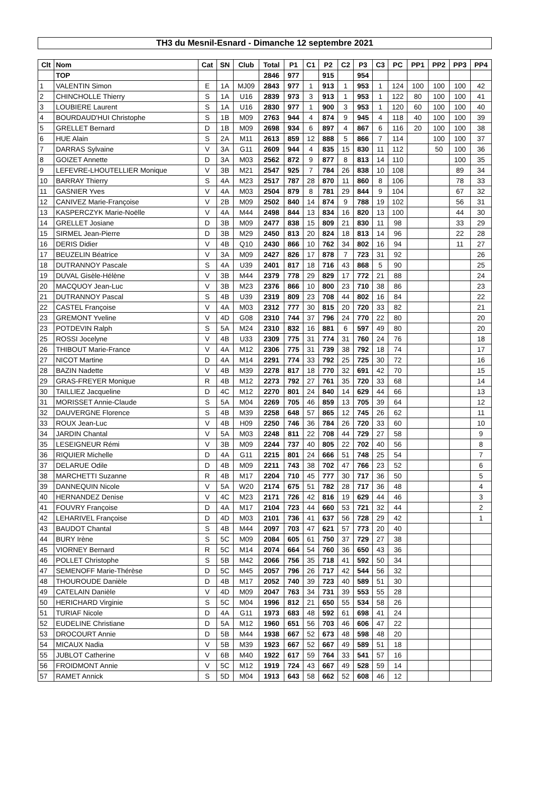TH3 du Mesnil-Esnard - Dimanche 12 septembre 2021
| Clt | Nom | Cat | SN | Club | Total | P1 | C1 | P2 | C2 | P3 | C3 | PC | PP1 | PP2 | PP3 | PP4 |
| --- | --- | --- | --- | --- | --- | --- | --- | --- | --- | --- | --- | --- | --- | --- | --- | --- |
| | TOP | | | | 2846 | 977 | | 915 | | 954 | | | | | | |
| 1 | VALENTIN Simon | E | 1A | MJ09 | 2843 | 977 | 1 | 913 | 1 | 953 | 1 | 124 | 100 | 100 | 100 | 42 |
| 2 | CHINCHOLLE Thierry | S | 1A | U16 | 2839 | 973 | 3 | 913 | 1 | 953 | 1 | 122 | 80 | 100 | 100 | 41 |
| 3 | LOUBIERE Laurent | S | 1A | U16 | 2830 | 977 | 1 | 900 | 3 | 953 | 1 | 120 | 60 | 100 | 100 | 40 |
| 4 | BOURDAUD'HUI Christophe | S | 1B | M09 | 2763 | 944 | 4 | 874 | 9 | 945 | 4 | 118 | 40 | 100 | 100 | 39 |
| 5 | GRELLET Bernard | D | 1B | M09 | 2698 | 934 | 6 | 897 | 4 | 867 | 6 | 116 | 20 | 100 | 100 | 38 |
| 6 | HUE Alain | S | 2A | M11 | 2613 | 859 | 12 | 888 | 5 | 866 | 7 | 114 | | 100 | 100 | 37 |
| 7 | DARRAS Sylvaine | V | 3A | G11 | 2609 | 944 | 4 | 835 | 15 | 830 | 11 | 112 | | 50 | 100 | 36 |
| 8 | GOIZET Annette | D | 3A | M03 | 2562 | 872 | 9 | 877 | 8 | 813 | 14 | 110 | | | 100 | 35 |
| 9 | LEFEVRE-LHOUTELLIER Monique | V | 3B | M21 | 2547 | 925 | 7 | 784 | 26 | 838 | 10 | 108 | | | 89 | 34 |
| 10 | BARRAY Thierry | S | 4A | M23 | 2517 | 787 | 28 | 870 | 11 | 860 | 8 | 106 | | | 78 | 33 |
| 11 | GASNIER Yves | V | 4A | M03 | 2504 | 879 | 8 | 781 | 29 | 844 | 9 | 104 | | | 67 | 32 |
| 12 | CANIVEZ Marie-Françoise | V | 2B | M09 | 2502 | 840 | 14 | 874 | 9 | 788 | 19 | 102 | | | 56 | 31 |
| 13 | KASPERCZYK Marie-Noëlle | V | 4A | M44 | 2498 | 844 | 13 | 834 | 16 | 820 | 13 | 100 | | | 44 | 30 |
| 14 | GRELLET Josiane | D | 3B | M09 | 2477 | 838 | 15 | 809 | 21 | 830 | 11 | 98 | | | 33 | 29 |
| 15 | SIRMEL Jean-Pierre | D | 3B | M29 | 2450 | 813 | 20 | 824 | 18 | 813 | 14 | 96 | | | 22 | 28 |
| 16 | DERIS Didier | V | 4B | Q10 | 2430 | 866 | 10 | 762 | 34 | 802 | 16 | 94 | | | 11 | 27 |
| 17 | BEUZELIN Béatrice | V | 3A | M09 | 2427 | 826 | 17 | 878 | 7 | 723 | 31 | 92 | | | | 26 |
| 18 | DUTRANNOY Pascale | S | 4A | U39 | 2401 | 817 | 18 | 716 | 43 | 868 | 5 | 90 | | | | 25 |
| 19 | DUVAL Gisèle-Hélène | V | 3B | M44 | 2379 | 778 | 29 | 829 | 17 | 772 | 21 | 88 | | | | 24 |
| 20 | MACQUOY Jean-Luc | V | 3B | M23 | 2376 | 866 | 10 | 800 | 23 | 710 | 38 | 86 | | | | 23 |
| 21 | DUTRANNOY Pascal | S | 4B | U39 | 2319 | 809 | 23 | 708 | 44 | 802 | 16 | 84 | | | | 22 |
| 22 | CASTEL Françoise | V | 4A | M03 | 2312 | 777 | 30 | 815 | 20 | 720 | 33 | 82 | | | | 21 |
| 23 | GREMONT Yveline | V | 4D | G08 | 2310 | 744 | 37 | 796 | 24 | 770 | 22 | 80 | | | | 20 |
| 23 | POTDEVIN Ralph | S | 5A | M24 | 2310 | 832 | 16 | 881 | 6 | 597 | 49 | 80 | | | | 20 |
| 25 | ROSSI Jocelyne | V | 4B | U33 | 2309 | 775 | 31 | 774 | 31 | 760 | 24 | 76 | | | | 18 |
| 26 | THIBOUT Marie-France | V | 4A | M12 | 2306 | 775 | 31 | 739 | 38 | 792 | 18 | 74 | | | | 17 |
| 27 | NICOT Martine | D | 4A | M14 | 2291 | 774 | 33 | 792 | 25 | 725 | 30 | 72 | | | | 16 |
| 28 | BAZIN Nadette | V | 4B | M39 | 2278 | 817 | 18 | 770 | 32 | 691 | 42 | 70 | | | | 15 |
| 29 | GRAS-FREYER Monique | R | 4B | M12 | 2273 | 792 | 27 | 761 | 35 | 720 | 33 | 68 | | | | 14 |
| 30 | TAILLIEZ Jacqueline | D | 4C | M12 | 2270 | 801 | 24 | 840 | 14 | 629 | 44 | 66 | | | | 13 |
| 31 | MORISSET Annie-Claude | S | 5A | M04 | 2269 | 705 | 46 | 859 | 13 | 705 | 39 | 64 | | | | 12 |
| 32 | DAUVERGNE Florence | S | 4B | M39 | 2258 | 648 | 57 | 865 | 12 | 745 | 26 | 62 | | | | 11 |
| 33 | ROUX Jean-Luc | V | 4B | H09 | 2250 | 746 | 36 | 784 | 26 | 720 | 33 | 60 | | | | 10 |
| 34 | JARDIN Chantal | V | 5A | M03 | 2248 | 811 | 22 | 708 | 44 | 729 | 27 | 58 | | | | 9 |
| 35 | LESEIGNEUR Rémi | V | 3B | M09 | 2244 | 737 | 40 | 805 | 22 | 702 | 40 | 56 | | | | 8 |
| 36 | RIQUIER Michelle | D | 4A | G11 | 2215 | 801 | 24 | 666 | 51 | 748 | 25 | 54 | | | | 7 |
| 37 | DELARUE Odile | D | 4B | M09 | 2211 | 743 | 38 | 702 | 47 | 766 | 23 | 52 | | | | 6 |
| 38 | MARCHETTI Suzanne | R | 4B | M17 | 2204 | 710 | 45 | 777 | 30 | 717 | 36 | 50 | | | | 5 |
| 39 | DANNEQUIN Nicole | V | 5A | W20 | 2174 | 675 | 51 | 782 | 28 | 717 | 36 | 48 | | | | 4 |
| 40 | HERNANDEZ Denise | V | 4C | M23 | 2171 | 726 | 42 | 816 | 19 | 629 | 44 | 46 | | | | 3 |
| 41 | FOUVRY Françoise | D | 4A | M17 | 2104 | 723 | 44 | 660 | 53 | 721 | 32 | 44 | | | | 2 |
| 42 | LEHARIVEL Françoise | D | 4D | M03 | 2101 | 736 | 41 | 637 | 56 | 728 | 29 | 42 | | | | 1 |
| 43 | BAUDOT Chantal | S | 4B | M44 | 2097 | 703 | 47 | 621 | 57 | 773 | 20 | 40 | | | | |
| 44 | BURY Irène | S | 5C | M09 | 2084 | 605 | 61 | 750 | 37 | 729 | 27 | 38 | | | | |
| 45 | VIORNEY Bernard | R | 5C | M14 | 2074 | 664 | 54 | 760 | 36 | 650 | 43 | 36 | | | | |
| 46 | POLLET Christophe | S | 5B | M42 | 2066 | 756 | 35 | 718 | 41 | 592 | 50 | 34 | | | | |
| 47 | SEMENOFF Marie-Thérèse | D | 5C | M45 | 2057 | 796 | 26 | 717 | 42 | 544 | 56 | 32 | | | | |
| 48 | THOUROUDE Danièle | D | 4B | M17 | 2052 | 740 | 39 | 723 | 40 | 589 | 51 | 30 | | | | |
| 49 | CATELAIN Danièle | V | 4D | M09 | 2047 | 763 | 34 | 731 | 39 | 553 | 55 | 28 | | | | |
| 50 | HERICHARD Virginie | S | 5C | M04 | 1996 | 812 | 21 | 650 | 55 | 534 | 58 | 26 | | | | |
| 51 | TURIAF Nicole | D | 4A | G11 | 1973 | 683 | 48 | 592 | 61 | 698 | 41 | 24 | | | | |
| 52 | EUDELINE Christiane | D | 5A | M12 | 1960 | 651 | 56 | 703 | 46 | 606 | 47 | 22 | | | | |
| 53 | DROCOURT Annie | D | 5B | M44 | 1938 | 667 | 52 | 673 | 48 | 598 | 48 | 20 | | | | |
| 54 | MICAUX Nadia | V | 5B | M39 | 1923 | 667 | 52 | 667 | 49 | 589 | 51 | 18 | | | | |
| 55 | JUBLOT Catherine | V | 6B | M40 | 1922 | 617 | 59 | 764 | 33 | 541 | 57 | 16 | | | | |
| 56 | FROIDMONT Annie | V | 5C | M12 | 1919 | 724 | 43 | 667 | 49 | 528 | 59 | 14 | | | | |
| 57 | RAMET Annick | S | 5D | M04 | 1913 | 643 | 58 | 662 | 52 | 608 | 46 | 12 | | | | |